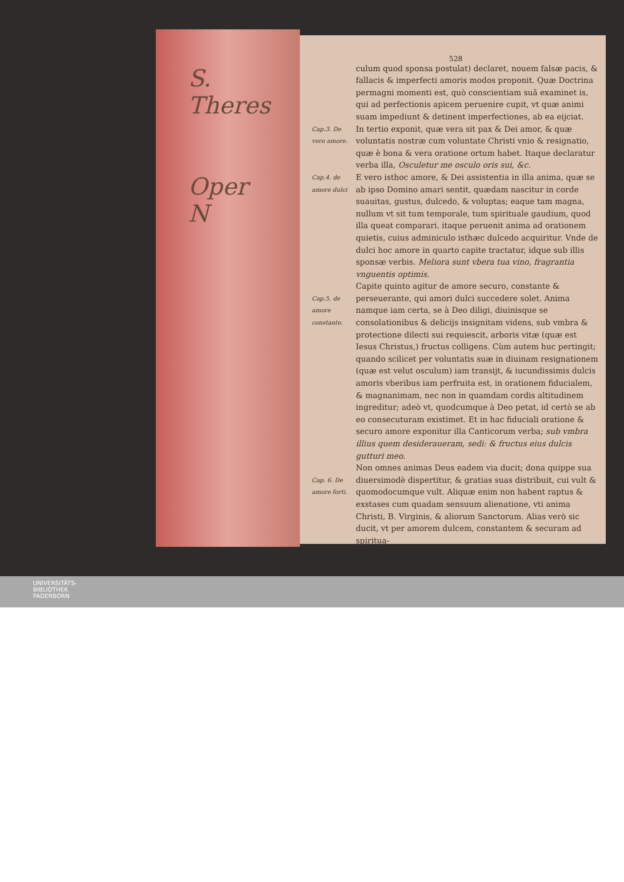S.
Theres
Oper
N
528
culum quod sponsa postulat) declaret, nouem falsæ pacis, & fallacis & imperfecti amoris modos proponit. Quæ Doctrina permagni momenti est, quò conscientiam suã examinet is, qui ad perfectionis apicem peruenire cupit, vt quæ animi suam impediunt & detinent imperfectiones, ab ea eijciat.
Cap.3. De vero amore.
In tertio exponit, quæ vera sit pax & Dei amor, & quæ voluntatis nostræ cum voluntate Christi vnio & resignatio, quæ è bona & vera oratione ortum habet. Itaque declaratur verba illa, Osculetur me osculo oris sui, &c.
Cap.4. de amore dulci
E vero isthoc amore, & Dei assistentia in illa anima, quæ se ab ipso Domino amari sentit, quædam nascitur in corde suauitas, gustus, dulcedo, & voluptas; eaque tam magna, nullum vt sit tum temporale, tum spirituale gaudium, quod illa queat comparari. itaque peruenit anima ad orationem quietis, cuius adminiculo isthæc dulcedo acquiritur. Vnde de dulci hoc amore in quarto capite tractatur, idque sub illis sponsæ verbis. Meliora sunt vbera tua vino, fragrantia vnguentis optimis.
Cap.5. de amore constante.
Capite quinto agitur de amore securo, constante & perseuerante, qui amori dulci succedere solet. Anima namque iam certa, se à Deo diligi, diuinisque se consolationibus & delicijs insignitam videns, sub vmbra & protectione dilecti sui requiescit, arboris vitæ (quæ est Iesus Christus,) fructus colligens. Cùm autem huc pertingit; quando scilicet per voluntatis suæ in diuinam resignationem (quæ est velut osculum) iam transijt, & iucundissimis dulcis amoris vberibus iam perfruita est, in orationem fiducialem, & magnanimam, nec non in quamdam cordis altitudinem ingreditur; adeò vt, quodcumque à Deo petat, id certò se ab eo consecuturam existimet. Et in hac fiduciali oratione & securo amore exponitur illa Canticorum verba; sub vmbra illius quem desideraueram, sedi: & fructus eius dulcis gutturi meo.
Cap. 6. De amore forti.
Non omnes animas Deus eadem via ducit; dona quippe sua diuersimodè dispertitur, & gratias suas distribuit, cui vult & quomodocumque vult. Aliquæ enim non habent raptus & exstases cum quadam sensuum alienatione, vti anima Christi, B. Virginis, & aliorum Sanctorum. Alias verò sic ducit, vt per amorem dulcem, constantem & securam ad spiritua-
UNIVERSITÄTS-
BIBLIOTHEK
PADERBORN